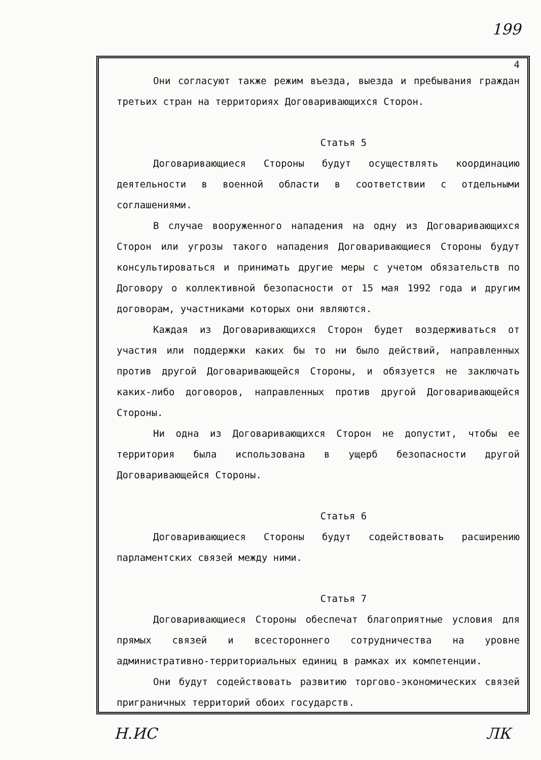199
4
Они согласуют также режим въезда, выезда и пребывания граждан третьих стран на территориях Договаривающихся Сторон.
Статья 5
Договаривающиеся Стороны будут осуществлять координацию деятельности в военной области в соответствии с отдельными соглашениями.
В случае вооруженного нападения на одну из Договаривающихся Сторон или угрозы такого нападения Договаривающиеся Стороны будут консультироваться и принимать другие меры с учетом обязательств по Договору о коллективной безопасности от 15 мая 1992 года и другим договорам, участниками которых они являются.
Каждая из Договаривающихся Сторон будет воздерживаться от участия или поддержки каких бы то ни было действий, направленных против другой Договаривающейся Стороны, и обязуется не заключать каких-либо договоров, направленных против другой Договаривающейся Стороны.
Ни одна из Договаривающихся Сторон не допустит, чтобы ее территория была использована в ущерб безопасности другой Договаривающейся Стороны.
Статья 6
Договаривающиеся Стороны будут содействовать расширению парламентских связей между ними.
Статья 7
Договаривающиеся Стороны обеспечат благоприятные условия для прямых связей и всестороннего сотрудничества на уровне административно-территориальных единиц в рамках их компетенции.
Они будут содействовать развитию торгово-экономических связей приграничных территорий обоих государств.
Н.ИС ЛК